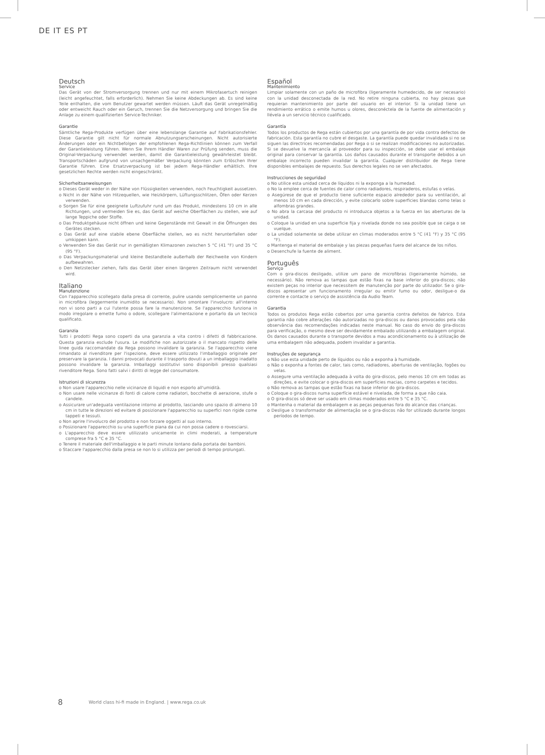DE IT ES PT
Deutsch
Service
Das Gerät von der Stromversorgung trennen und nur mit einem Mikrofasertuch reinigen (leicht angefeuchtet, falls erforderlich). Nehmen Sie keine Abdeckungen ab. Es sind keine Teile enthalten, die vom Benutzer gewartet werden müssen. Läuft das Gerät unregelmäßig oder entweicht Rauch oder ein Geruch, trennen Sie die Netzversorgung und bringen Sie die Anlage zu einem qualifizierten Service-Techniker.
Garantie
Sämtliche Rega-Produkte verfügen über eine lebenslange Garantie auf Fabrikationsfehler. Diese Garantie gilt nicht für normale Abnutzungserscheinungen. Nicht autorisierte Änderungen oder ein Nichtbefolgen der empfohlenen Rega-Richtlinien können zum Verfall der Garantieleistung führen. Wenn Sie Ihrem Händler Waren zur Prüfung senden, muss die Original-Verpackung verwendet werden, damit die Garantieleistung gewährleistet bleibt. Transportschäden aufgrund von unsachgemäßer Verpackung könnten zum Erlöschen Ihrer Garantie führen. Eine Ersatzverpackung ist bei jedem Rega-Händler erhältlich. Ihre gesetzlichen Rechte werden nicht eingeschränkt.
Sicherheitsanweisungen
o Dieses Gerät weder in der Nähe von Flüssigkeiten verwenden, noch Feuchtigkeit aussetzen.
o Nicht in der Nähe von Hitzequellen, wie Heizkörpern, Lüftungsschlitzen, Öfen oder Kerzen verwenden.
o Sorgen Sie für eine geeignete Luftzufuhr rund um das Produkt, mindestens 10 cm in alle Richtungen, und vermeiden Sie es, das Gerät auf weiche Oberflächen zu stellen, wie auf lange Teppiche oder Stoffe.
o Das Produktgehäuse nicht öffnen und keine Gegenstände mit Gewalt in die Öffnungen des Gerätes stecken.
o Das Gerät auf eine stabile ebene Oberfläche stellen, wo es nicht herunterfallen oder umkippen kann.
o Verwenden Sie das Gerät nur in gemäßigten Klimazonen zwischen 5 °C (41 °F) und 35 °C (95 °F).
o Das Verpackungsmaterial und kleine Bestandteile außerhalb der Reichweite von Kindern aufbewahren.
o Den Netzstecker ziehen, falls das Gerät über einen längeren Zeitraum nicht verwendet wird.
Italiano
Manutenzione
Con l'apparecchio scollegato dalla presa di corrente, pulire usando semplicemente un panno in microfibra (leggermente inumidito se necessario). Non smontare l'involucro: all'interno non vi sono parti a cui l'utente possa fare la manutenzione. Se l'apparecchio funziona in modo irregolare o emette fumo o odore, scollegare l'alimentazione e portarlo da un tecnico qualificato.
Garanzia
Tutti i prodotti Rega sono coperti da una garanzia a vita contro i difetti di fabbricazione. Questa garanzia esclude l'usura. Le modifiche non autorizzate o il mancato rispetto delle linee guida raccomandate da Rega possono invalidare la garanzia. Se l'apparecchio viene rimandato al rivenditore per l'ispezione, deve essere utilizzato l'imballaggio originale per preservare la garanzia. I danni provocati durante il trasporto dovuti a un imballaggio inadatto possono invalidare la garanzia. Imballaggi sostitutivi sono disponibili presso qualsiasi rivenditore Rega. Sono fatti salvi i diritti di legge del consumatore.
Istruzioni di sicurezza
o Non usare l'apparecchio nelle vicinanze di liquidi e non esporlo all'umidità.
o Non usare nelle vicinanze di fonti di calore come radiatori, bocchette di aerazione, stufe o candele.
o Assicurare un'adeguata ventilazione intorno al prodotto, lasciando uno spazio di almeno 10 cm in tutte le direzioni ed evitare di posizionare l'apparecchio su superfici non rigide come tappeti e tessuti.
o Non aprire l'involucro del prodotto e non forzare oggetti al suo interno.
o Posizionare l'apparecchio su una superficie piana da cui non possa cadere o rovesciarsi.
o L'apparecchio deve essere utilizzato unicamente in climi moderati, a temperature comprese fra 5 °C e 35 °C.
o Tenere il materiale dell'imballaggio e le parti minute lontano dalla portata dei bambini.
o Staccare l'apparecchio dalla presa se non lo si utilizza per periodi di tempo prolungati.
Español
Mantenimiento
Limpiar solamente con un paño de microfibra (ligeramente humedecido, de ser necesario) con la unidad desconectada de la red. No retire ninguna cubierta, no hay piezas que requieran mantenimiento por parte del usuario en el interior. Si la unidad tiene un rendimiento errático o emite humos u olores, desconéctela de la fuente de alimentación y llévela a un servicio técnico cualificado.
Garantía
Todos los productos de Rega están cubiertos por una garantía de por vida contra defectos de fabricación. Esta garantía no cubre el desgaste. La garantía puede quedar invalidada si no se siguen las directrices recomendadas por Rega o si se realizan modificaciones no autorizadas. Si se devuelve la mercancía al proveedor para su inspección, se debe usar el embalaje original para conservar la garantía. Los daños causados durante el transporte debidos a un embalaje incorrecto pueden invalidar la garantía. Cualquier distribuidor de Rega tiene disponibles embalajes de repuesto. Sus derechos legales no se ven afectados.
Instrucciones de seguridad
o No utilice esta unidad cerca de líquidos ni la exponga a la humedad.
o No la emplee cerca de fuentes de calor como radiadores, respiraderos, estufas o velas.
o Asegúrese de que el producto tiene suficiente espacio alrededor para su ventilación, al menos 10 cm en cada dirección, y evite colocarlo sobre superficies blandas como telas o alfombras grandes.
o No abra la carcasa del producto ni introduzca objetos a la fuerza en las aberturas de la unidad.
o Coloque la unidad en una superficie fija y nivelada donde no sea posible que se caiga o se vuelque.
o La unidad solamente se debe utilizar en climas moderados entre 5 °C (41 °F) y 35 °C (95 °F).
o Mantenga el material de embalaje y las piezas pequeñas fuera del alcance de los niños.
o Desenchufe la fuente de aliment.
Português
Serviço
Com o gira-discos desligado, utilize um pano de microfibras (ligeiramente húmido, se necessário). Não remova as tampas que estão fixas na base inferior do gira-discos; não existem peças no interior que necessitem de manutenção por parte do utilizador. Se o gira-discos apresentar um funcionamento irregular ou emitir fumo ou odor, desligue-o da corrente e contacte o serviço de assistência da Audio Team.
Garantia
Todos os produtos Rega estão cobertos por uma garantia contra defeitos de fabrico. Esta garantia não cobre alterações não autorizadas no gira-discos ou danos provocados pela não observância das recomendações indicadas neste manual. No caso do envio do gira-discos para verificação, o mesmo deve ser devidamente embalado utilizando a embalagem original. Os danos causados durante o transporte devidos a mau acondicionamento ou à utilização de uma embalagem não adequada, podem invalidar a garantia.
Instruções de segurança
o Não use esta unidade perto de líquidos ou não a exponha à humidade.
o Não o exponha a fontes de calor, tais como, radiadores, aberturas de ventilação, fogões ou velas.
o Assegure uma ventilação adequada à volta do gira-discos, pelo menos 10 cm em todas as direções, e evite colocar o gira-discos em superfícies macias, como carpetes e tecidos.
o Não remova as tampas que estão fixas na base inferior do gira-discos.
o Coloque o gira-discos numa superfície estável e nivelada, de forma a que não caia.
o O gira-discos só deve ser usado em climas moderados entre 5 °C e 35 °C.
o Mantenha o material da embalagem e as peças pequenas fora do alcance das crianças.
o Desligue o transformador de alimentação se o gira-discos não for utilizado durante longos períodos de tempo.
8
World class hi-fi made in England. | www.rega.co.uk